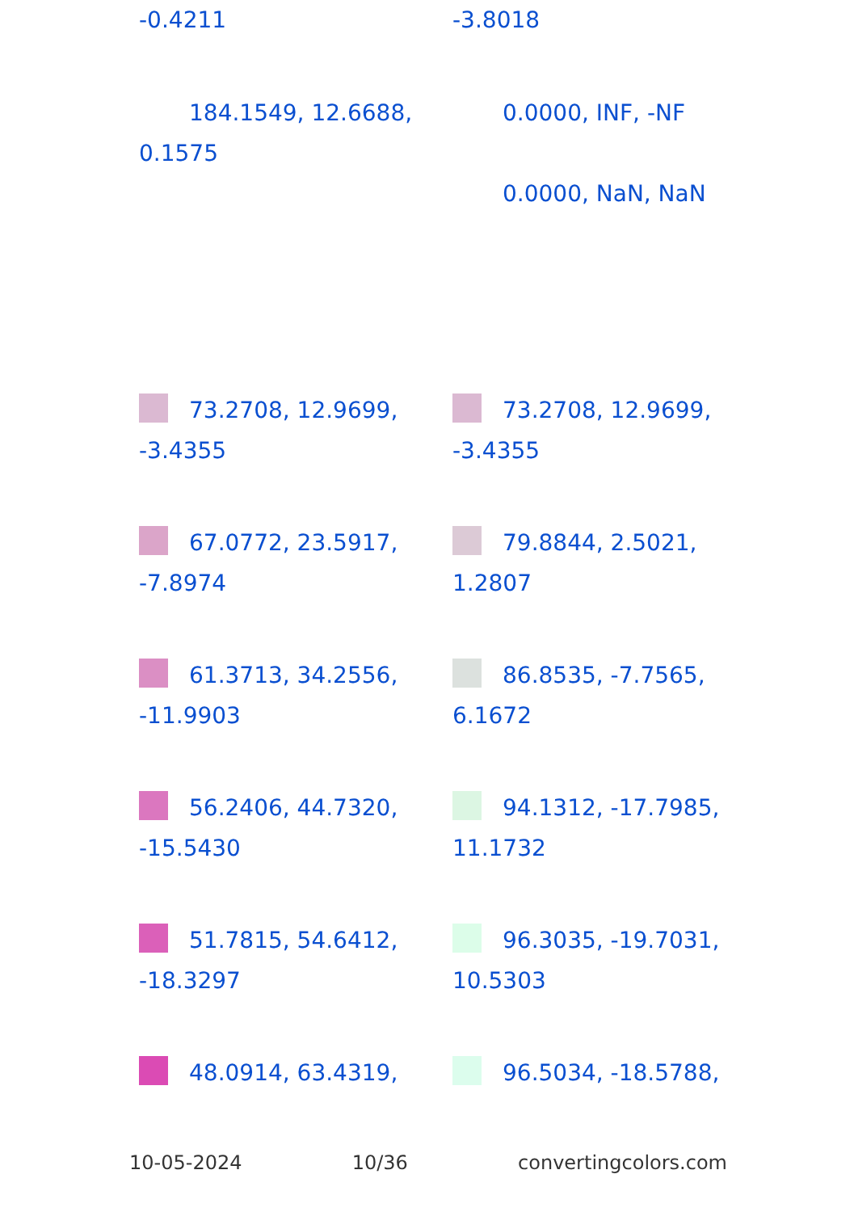-0.4211 -3.8018
184.1549, 12.6688, 0.1575
0.0000, INF, -NF
0.0000, NaN, NaN
73.2708, 12.9699, -3.4355
73.2708, 12.9699, -3.4355
67.0772, 23.5917, -7.8974
79.8844, 2.5021, 1.2807
61.3713, 34.2556, -11.9903
86.8535, -7.7565, 6.1672
56.2406, 44.7320, -15.5430
94.1312, -17.7985, 11.1732
51.7815, 54.6412, -18.3297
96.3035, -19.7031, 10.5303
48.0914, 63.4319, 96.5034, -18.5788,
10-05-2024 10/36 convertingcolors.com